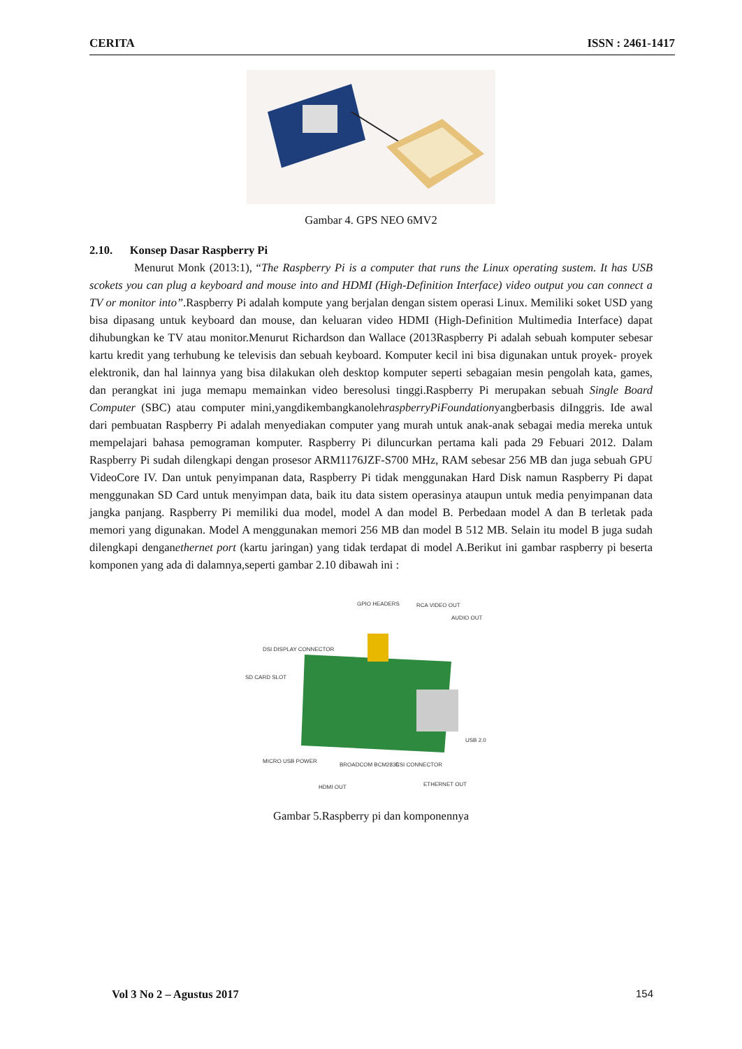CERITA ISSN : 2461-1417
Gambar 4. GPS NEO 6MV2
2.10. Konsep Dasar Raspberry Pi
Menurut Monk (2013:1), “The Raspberry Pi is a computer that runs the Linux operating sustem. It has USB scokets you can plug a keyboard and mouse into and HDMI (High-Definition Interface) video output you can connect a TV or monitor into”.Raspberry Pi adalah kompute yang berjalan dengan sistem operasi Linux. Memiliki soket USD yang bisa dipasang untuk keyboard dan mouse, dan keluaran video HDMI (High-Definition Multimedia Interface) dapat dihubungkan ke TV atau monitor.Menurut Richardson dan Wallace (2013Raspberry Pi adalah sebuah komputer sebesar kartu kredit yang terhubung ke televisis dan sebuah keyboard. Komputer kecil ini bisa digunakan untuk proyek- proyek elektronik, dan hal lainnya yang bisa dilakukan oleh desktop komputer seperti sebagaian mesin pengolah kata, games, dan perangkat ini juga memapu memainkan video beresolusi tinggi.Raspberry Pi merupakan sebuah Single Board Computer (SBC) atau computer mini,yangdikembangkanolehraspberryPiFoundationyangberbasis diInggris. Ide awal dari pembuatan Raspberry Pi adalah menyediakan computer yang murah untuk anak-anak sebagai media mereka untuk mempelajari bahasa pemograman komputer. Raspberry Pi diluncurkan pertama kali pada 29 Febuari 2012. Dalam Raspberry Pi sudah dilengkapi dengan prosesor ARM1176JZF-S700 MHz, RAM sebesar 256 MB dan juga sebuah GPU VideoCore IV. Dan untuk penyimpanan data, Raspberry Pi tidak menggunakan Hard Disk namun Raspberry Pi dapat menggunakan SD Card untuk menyimpan data, baik itu data sistem operasinya ataupun untuk media penyimpanan data jangka panjang. Raspberry Pi memiliki dua model, model A dan model B. Perbedaan model A dan B terletak pada memori yang digunakan. Model A menggunakan memori 256 MB dan model B 512 MB. Selain itu model B juga sudah dilengkapi denganethernet port (kartu jaringan) yang tidak terdapat di model A.Berikut ini gambar raspberry pi beserta komponen yang ada di dalamnya,seperti gambar 2.10 dibawah ini :
GPIO HEADERS
RCA VIDEO OUT
AUDIO OUT
DSI DISPLAY CONNECTOR
SD CARD SLOT
USB 2.0
MICRO USB POWER
BROADCOM BCM2835
CSI CONNECTOR
HDMI OUT
ETHERNET OUT
Gambar 5.Raspberry pi dan komponennya
Vol 3 No 2 – Agustus 2017 154